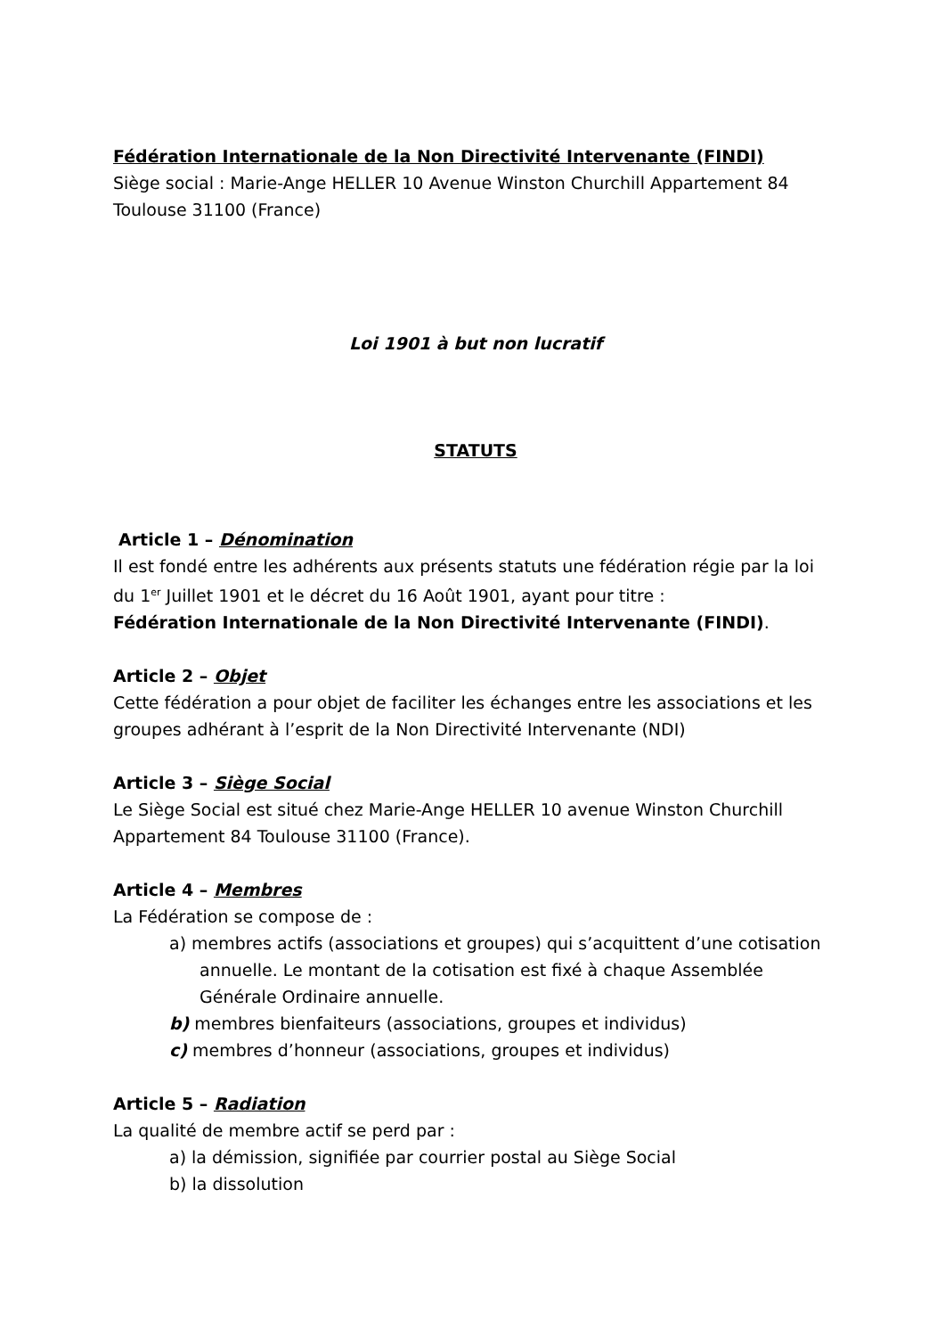Fédération Internationale de la Non Directivité Intervenante (FINDI)
Siège social : Marie-Ange HELLER 10 Avenue Winston Churchill Appartement 84 Toulouse 31100 (France)
Loi 1901 à but non lucratif
STATUTS
Article 1 – Dénomination
Il est fondé entre les adhérents aux présents statuts une fédération régie par la loi du 1<sup>er</sup> Juillet 1901 et le décret du 16 Août 1901, ayant pour titre :
Fédération Internationale de la Non Directivité Intervenante (FINDI).
Article 2 – Objet
Cette fédération a pour objet de faciliter les échanges entre les associations et les groupes adhérant à l’esprit de la Non Directivité Intervenante (NDI)
Article 3 – Siège Social
Le Siège Social est situé chez Marie-Ange HELLER 10 avenue Winston Churchill Appartement 84 Toulouse 31100 (France).
Article 4 – Membres
La Fédération se compose de :
a) membres actifs (associations et groupes) qui s’acquittent d’une cotisation annuelle. Le montant de la cotisation est fixé à chaque Assemblée Générale Ordinaire annuelle.
b) membres bienfaiteurs (associations, groupes et individus)
c) membres d’honneur (associations, groupes et individus)
Article 5 – Radiation
La qualité de membre actif se perd par :
a) la démission, signifiée par courrier postal au Siège Social
b) la dissolution